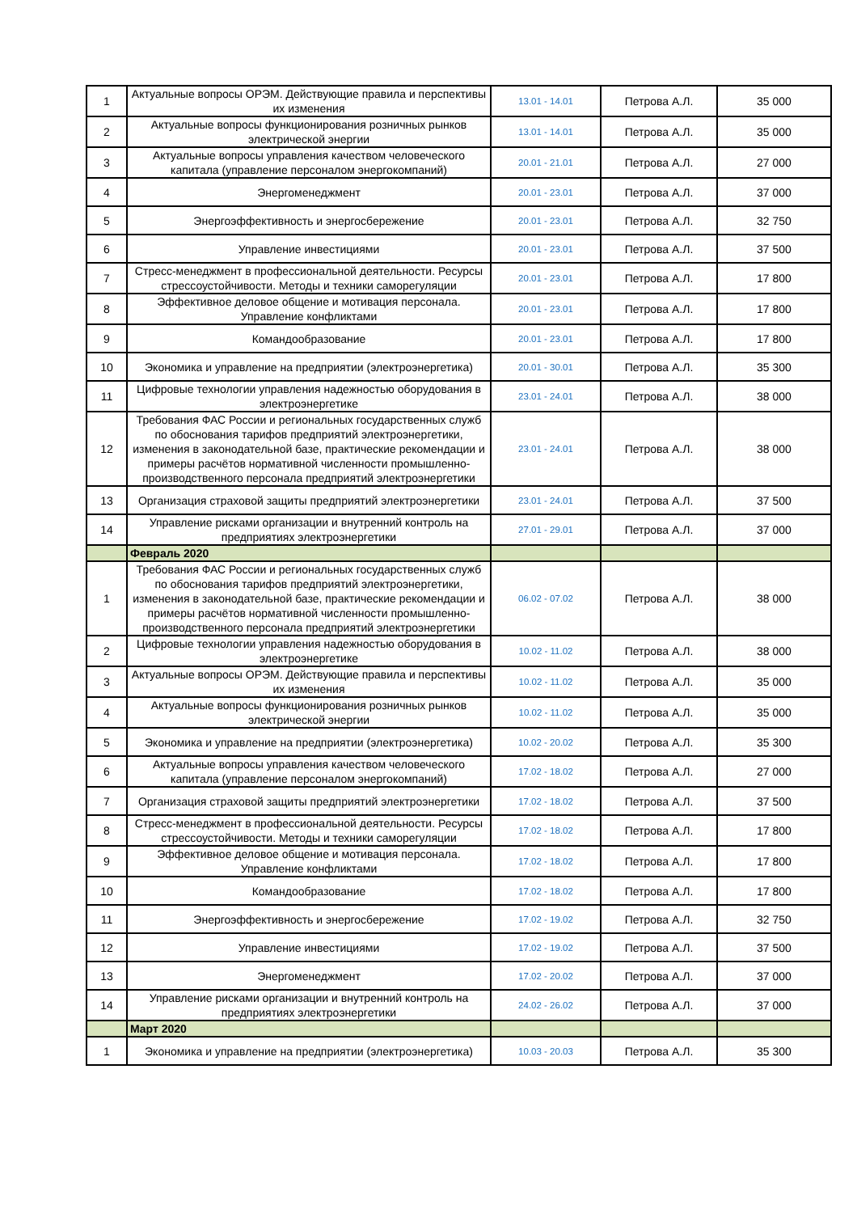| 1 | Актуальные вопросы ОРЭМ. Действующие правила и перспективы их изменения | 13.01 - 14.01 | Петрова А.Л. | 35 000 |
| 2 | Актуальные вопросы функционирования розничных рынков электрической энергии | 13.01 - 14.01 | Петрова А.Л. | 35 000 |
| 3 | Актуальные вопросы управления качеством человеческого капитала (управление персоналом энергокомпаний) | 20.01 - 21.01 | Петрова А.Л. | 27 000 |
| 4 | Энергоменеджмент | 20.01 - 23.01 | Петрова А.Л. | 37 000 |
| 5 | Энергоэффективность и энергосбережение | 20.01 - 23.01 | Петрова А.Л. | 32 750 |
| 6 | Управление инвестициями | 20.01 - 23.01 | Петрова А.Л. | 37 500 |
| 7 | Стресс-менеджмент в профессиональной деятельности. Ресурсы стрессоустойчивости. Методы и техники саморегуляции | 20.01 - 23.01 | Петрова А.Л. | 17 800 |
| 8 | Эффективное деловое общение и мотивация персонала. Управление конфликтами | 20.01 - 23.01 | Петрова А.Л. | 17 800 |
| 9 | Командообразование | 20.01 - 23.01 | Петрова А.Л. | 17 800 |
| 10 | Экономика и управление на предприятии (электроэнергетика) | 20.01 - 30.01 | Петрова А.Л. | 35 300 |
| 11 | Цифровые технологии управления надежностью оборудования в электроэнергетике | 23.01 - 24.01 | Петрова А.Л. | 38 000 |
| 12 | Требования ФАС России и региональных государственных служб по обоснования тарифов предприятий электроэнергетики, изменения в законодательной базе, практические рекомендации и примеры расчётов нормативной численности промышленно-производственного персонала предприятий электроэнергетики | 23.01 - 24.01 | Петрова А.Л. | 38 000 |
| 13 | Организация страховой защиты предприятий электроэнергетики | 23.01 - 24.01 | Петрова А.Л. | 37 500 |
| 14 | Управление рисками организации и внутренний контроль на предприятиях электроэнергетики | 27.01 - 29.01 | Петрова А.Л. | 37 000 |
| | Февраль 2020 | | | |
| 1 | Требования ФАС России и региональных государственных служб по обоснования тарифов предприятий электроэнергетики, изменения в законодательной базе, практические рекомендации и примеры расчётов нормативной численности промышленно-производственного персонала предприятий электроэнергетики | 06.02 - 07.02 | Петрова А.Л. | 38 000 |
| 2 | Цифровые технологии управления надежностью оборудования в электроэнергетике | 10.02 - 11.02 | Петрова А.Л. | 38 000 |
| 3 | Актуальные вопросы ОРЭМ. Действующие правила и перспективы их изменения | 10.02 - 11.02 | Петрова А.Л. | 35 000 |
| 4 | Актуальные вопросы функционирования розничных рынков электрической энергии | 10.02 - 11.02 | Петрова А.Л. | 35 000 |
| 5 | Экономика и управление на предприятии (электроэнергетика) | 10.02 - 20.02 | Петрова А.Л. | 35 300 |
| 6 | Актуальные вопросы управления качеством человеческого капитала (управление персоналом энергокомпаний) | 17.02 - 18.02 | Петрова А.Л. | 27 000 |
| 7 | Организация страховой защиты предприятий электроэнергетики | 17.02 - 18.02 | Петрова А.Л. | 37 500 |
| 8 | Стресс-менеджмент в профессиональной деятельности. Ресурсы стрессоустойчивости. Методы и техники саморегуляции | 17.02 - 18.02 | Петрова А.Л. | 17 800 |
| 9 | Эффективное деловое общение и мотивация персонала. Управление конфликтами | 17.02 - 18.02 | Петрова А.Л. | 17 800 |
| 10 | Командообразование | 17.02 - 18.02 | Петрова А.Л. | 17 800 |
| 11 | Энергоэффективность и энергосбережение | 17.02 - 19.02 | Петрова А.Л. | 32 750 |
| 12 | Управление инвестициями | 17.02 - 19.02 | Петрова А.Л. | 37 500 |
| 13 | Энергоменеджмент | 17.02 - 20.02 | Петрова А.Л. | 37 000 |
| 14 | Управление рисками организации и внутренний контроль на предприятиях электроэнергетики | 24.02 - 26.02 | Петрова А.Л. | 37 000 |
| | Март 2020 | | | |
| 1 | Экономика и управление на предприятии (электроэнергетика) | 10.03 - 20.03 | Петрова А.Л. | 35 300 |